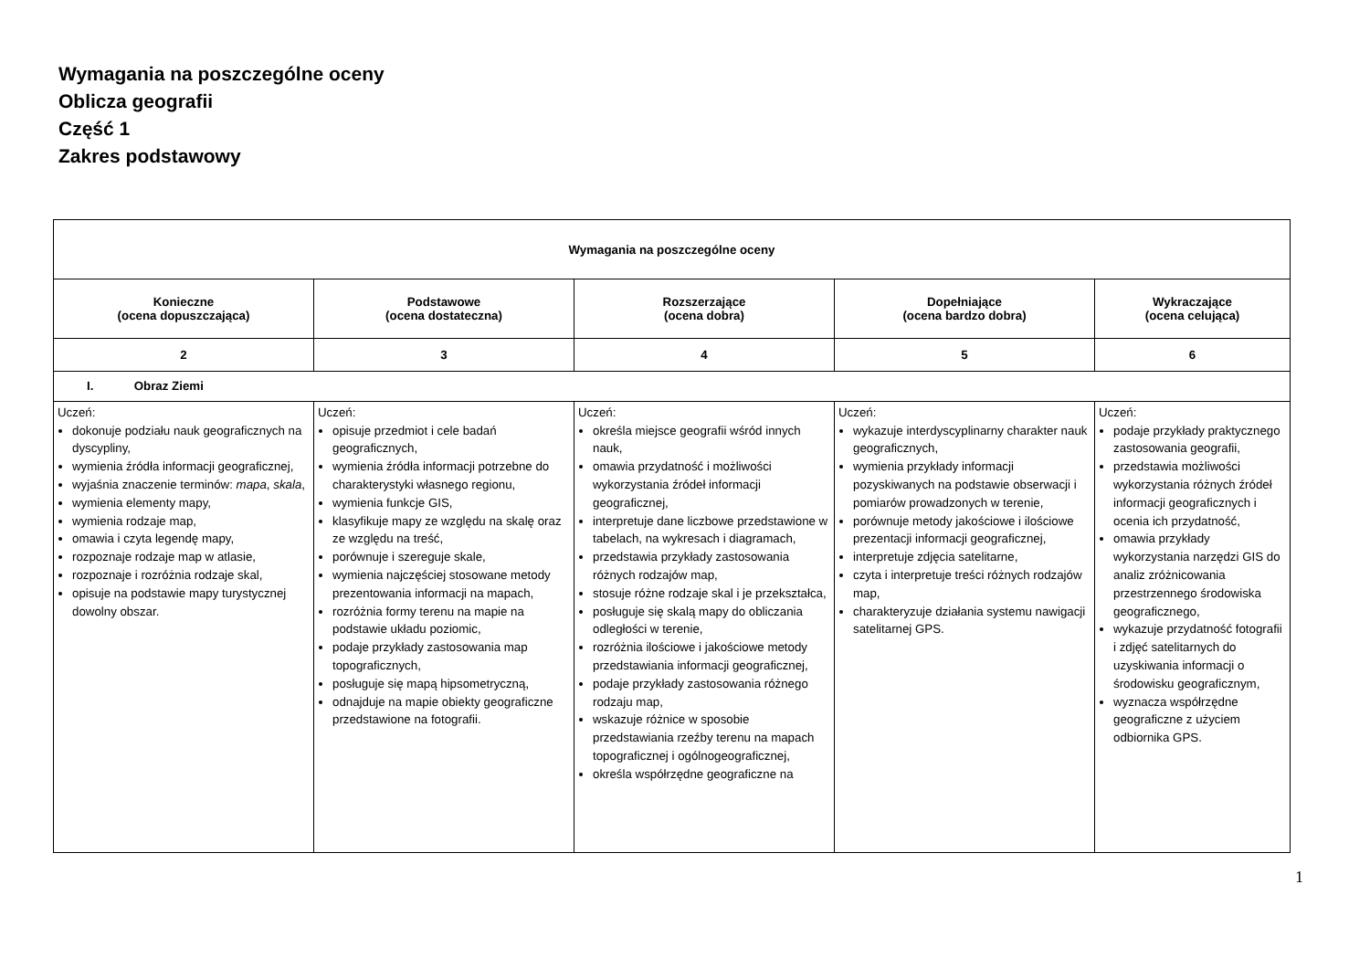Wymagania na poszczególne oceny
Oblicza geografii
Część 1
Zakres podstawowy
| Wymagania na poszczególne oceny | | | | |
| --- | --- | --- | --- | --- |
| Konieczne (ocena dopuszczająca) | Podstawowe (ocena dostateczna) | Rozszerzające (ocena dobra) | Dopełniające (ocena bardzo dobra) | Wykraczające (ocena celująca) |
| 2 | 3 | 4 | 5 | 6 |
| I. Obraz Ziemi | | | | |
| Uczeń: dokonuje podziału nauk geograficznych na dyscypliny, wymienia źródła informacji geograficznej, wyjaśnia znaczenie terminów: mapa , skala , wymienia elementy mapy, wymienia rodzaje map, omawia i czyta legendę mapy, rozpoznaje rodzaje map w atlasie, rozpoznaje i rozróżnia rodzaje skal, opisuje na podstawie mapy turystycznej dowolny obszar. | Uczeń: opisuje przedmiot i cele badań geograficznych, wymienia źródła informacji potrzebne do charakterystyki własnego regionu, wymienia funkcje GIS, klasyfikuje mapy ze względu na skalę oraz ze względu na treść, porównuje i szereguje skale, wymienia najczęściej stosowane metody prezentowania informacji na mapach, rozróżnia formy terenu na mapie na podstawie układu poziomic, podaje przykłady zastosowania map topograficznych, posługuje się mapą hipsometryczną, odnajduje na mapie obiekty geograficzne przedstawione na fotografii. | Uczeń: określa miejsce geografii wśród innych nauk, omawia przydatność i możliwości wykorzystania źródeł informacji geograficznej, interpretuje dane liczbowe przedstawione w tabelach, na wykresach i diagramach, przedstawia przykłady zastosowania różnych rodzajów map, stosuje różne rodzaje skal i je przekształca, posługuje się skalą mapy do obliczania odległości w terenie, rozróżnia ilościowe i jakościowe metody przedstawiania informacji geograficznej, podaje przykłady zastosowania różnego rodzaju map, wskazuje różnice w sposobie przedstawiania rzeźby terenu na mapach topograficznej i ogólnogeograficznej, określa współrzędne geograficzne na | Uczeń: wykazuje interdyscyplinarny charakter nauk geograficznych, wymienia przykłady informacji pozyskiwanych na podstawie obserwacji i pomiarów prowadzonych w terenie, porównuje metody jakościowe i ilościowe prezentacji informacji geograficznej, interpretuje zdjęcia satelitarne, czyta i interpretuje treści różnych rodzajów map, charakteryzuje działania systemu nawigacji satelitarnej GPS. | Uczeń: podaje przykłady praktycznego zastosowania geografii, przedstawia możliwości wykorzystania różnych źródeł informacji geograficznych i ocenia ich przydatność, omawia przykłady wykorzystania narzędzi GIS do analiz zróżnicowania przestrzennego środowiska geograficznego, wykazuje przydatność fotografii i zdjęć satelitarnych do uzyskiwania informacji o środowisku geograficznym, wyznacza współrzędne geograficzne z użyciem odbiornika GPS. |
1